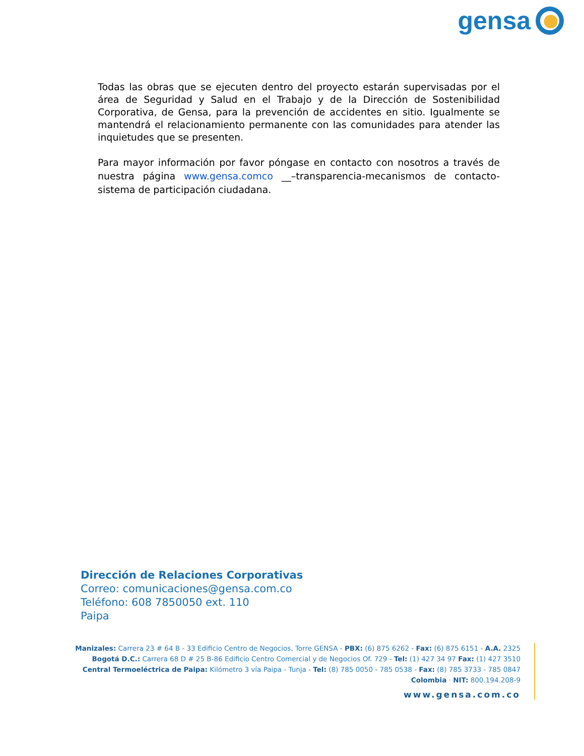gensa
Todas las obras que se ejecuten dentro del proyecto estarán supervisadas por el área de Seguridad y Salud en el Trabajo y de la Dirección de Sostenibilidad Corporativa, de Gensa, para la prevención de accidentes en sitio. Igualmente se mantendrá el relacionamiento permanente con las comunidades para atender las inquietudes que se presenten.
Para mayor información por favor póngase en contacto con nosotros a través de nuestra página www.gensa.comco __–transparencia-mecanismos de contacto-sistema de participación ciudadana.
Dirección de Relaciones Corporativas
Correo: comunicaciones@gensa.com.co
Teléfono: 608 7850050 ext. 110
Paipa
Manizales: Carrera 23 # 64 B - 33 Edificio Centro de Negocios, Torre GENSA - PBX: (6) 875 6262 - Fax: (6) 875 6151 - A.A. 2325
Bogotá D.C.: Carrera 68 D # 25 B-86 Edificio Centro Comercial y de Negocios Of. 729 - Tel: (1) 427 34 97 Fax: (1) 427 3510
Central Termoeléctrica de Paipa: Kilómetro 3 vía Paipa - Tunja - Tel: (8) 785 0050 - 785 0538 - Fax: (8) 785 3733 - 785 0847
Colombia · NIT: 800.194.208-9
www.gensa.com.co